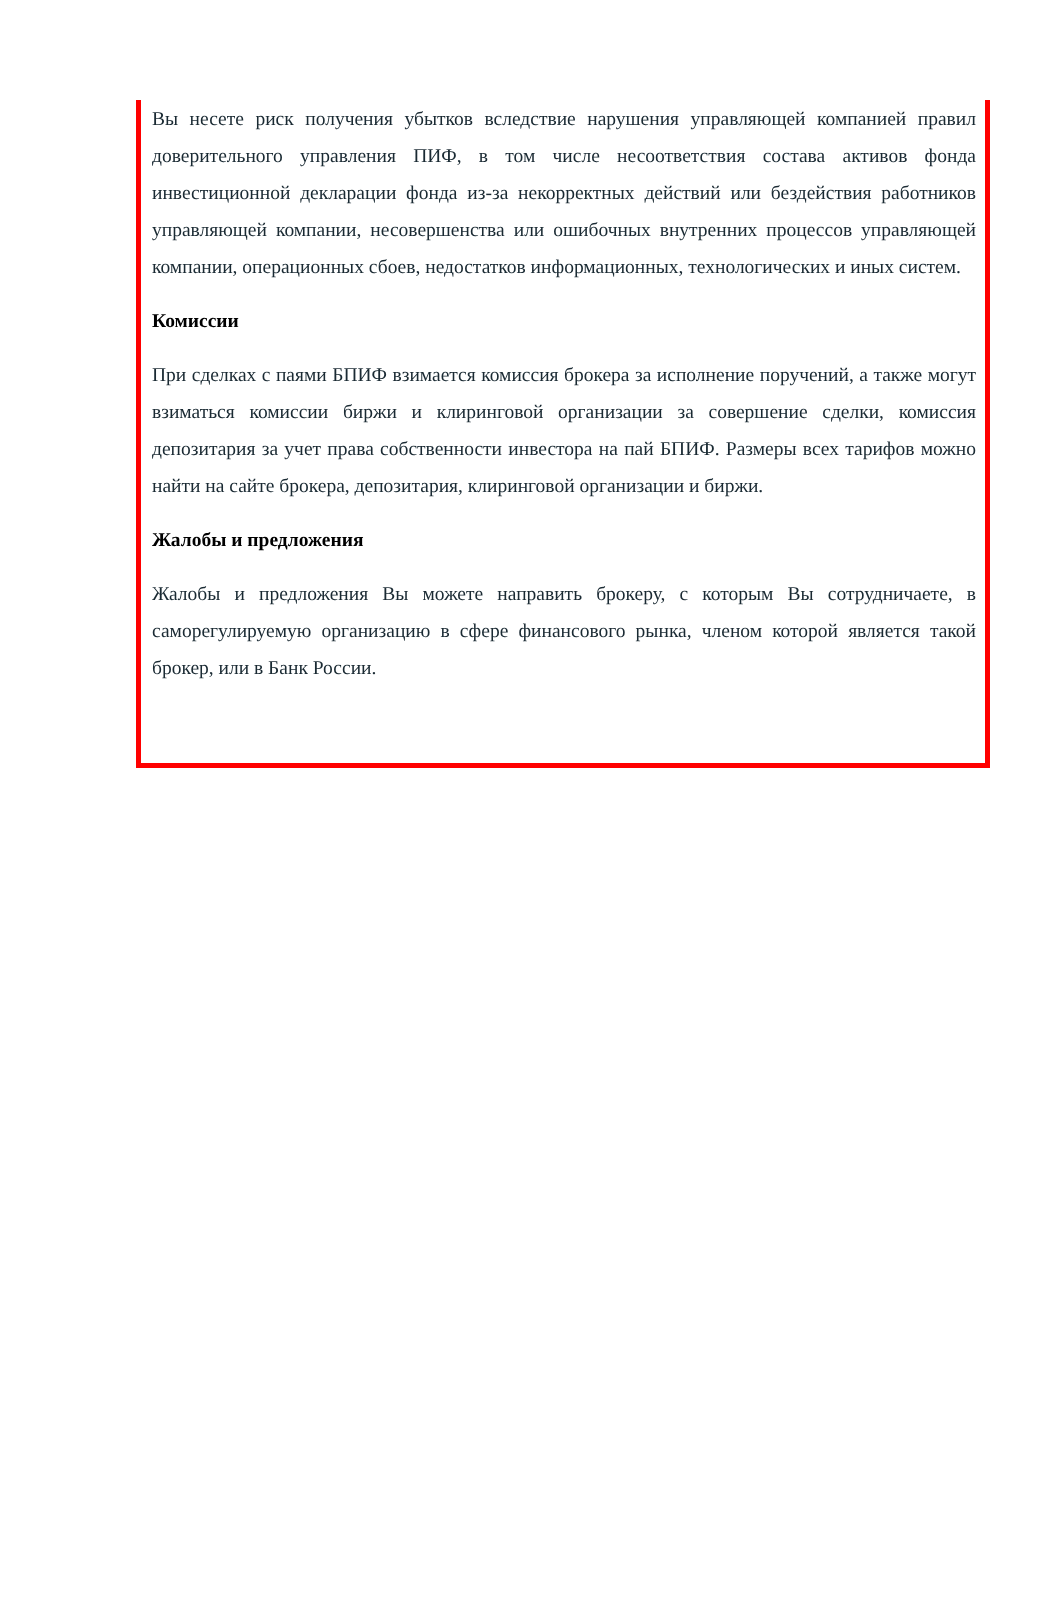Вы несете риск получения убытков вследствие нарушения управляющей компанией правил доверительного управления ПИФ, в том числе несоответствия состава активов фонда инвестиционной декларации фонда из-за некорректных действий или бездействия работников управляющей компании, несовершенства или ошибочных внутренних процессов управляющей компании, операционных сбоев, недостатков информационных, технологических и иных систем.
Комиссии
При сделках с паями БПИФ взимается комиссия брокера за исполнение поручений, а также могут взиматься комиссии биржи и клиринговой организации за совершение сделки, комиссия депозитария за учет права собственности инвестора на пай БПИФ. Размеры всех тарифов можно найти на сайте брокера, депозитария, клиринговой организации и биржи.
Жалобы и предложения
Жалобы и предложения Вы можете направить брокеру, с которым Вы сотрудничаете, в саморегулируемую организацию в сфере финансового рынка, членом которой является такой брокер, или в Банк России.